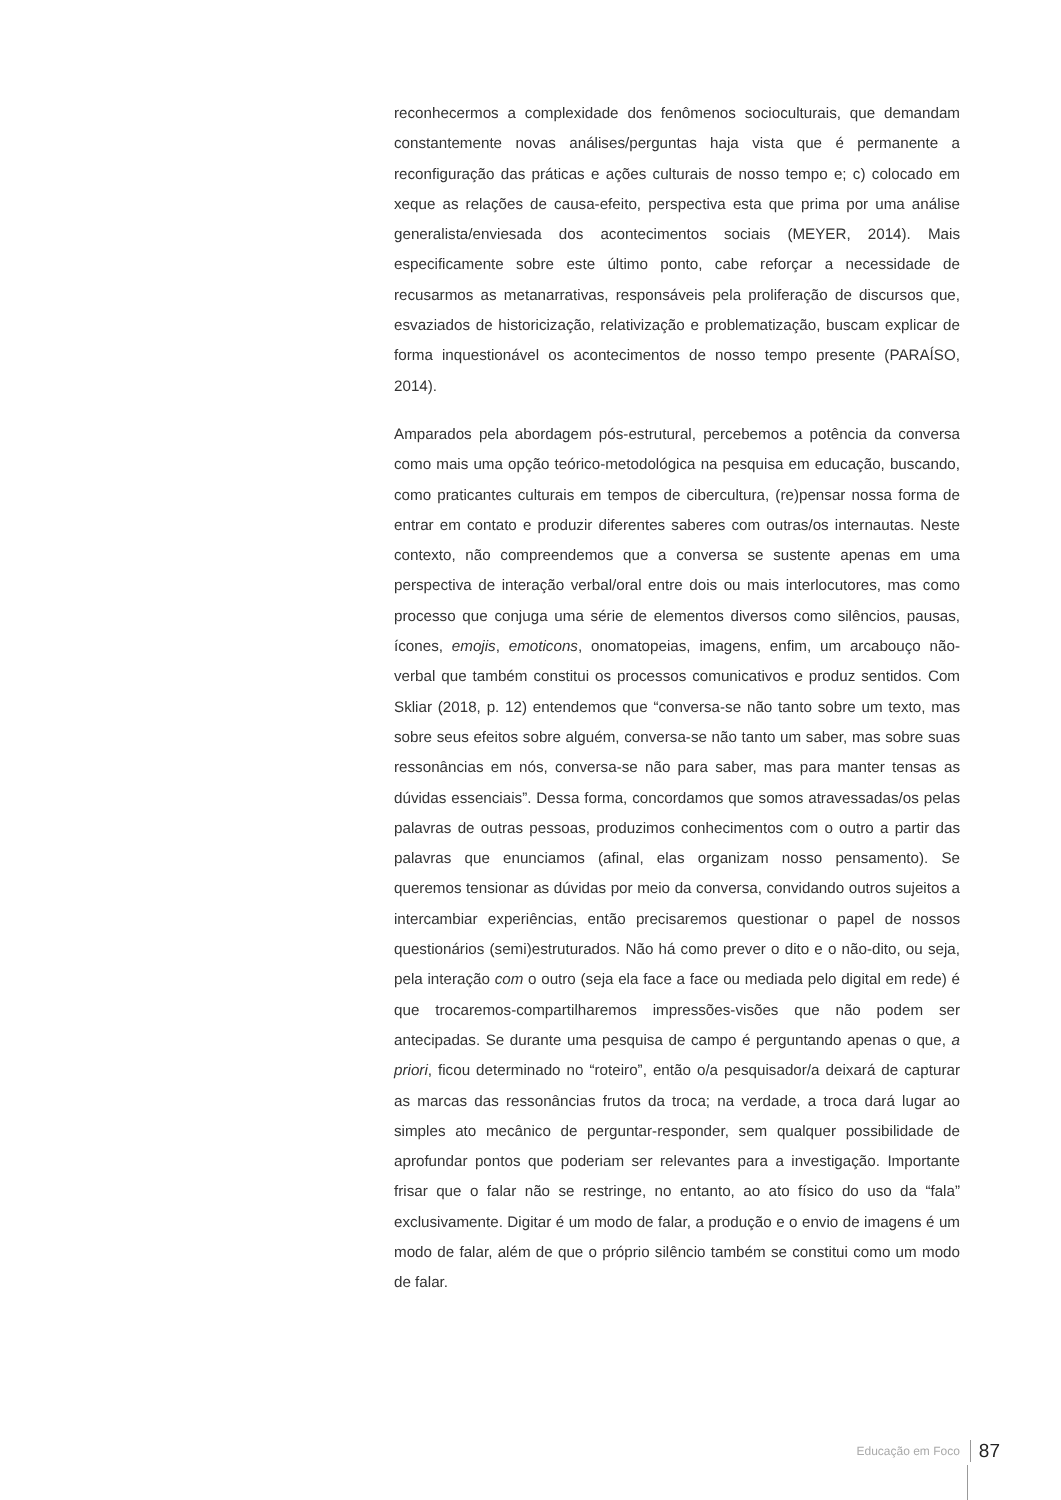reconhecermos a complexidade dos fenômenos socioculturais, que demandam constantemente novas análises/perguntas haja vista que é permanente a reconfiguração das práticas e ações culturais de nosso tempo e; c) colocado em xeque as relações de causa-efeito, perspectiva esta que prima por uma análise generalista/enviesada dos acontecimentos sociais (MEYER, 2014). Mais especificamente sobre este último ponto, cabe reforçar a necessidade de recusarmos as metanarrativas, responsáveis pela proliferação de discursos que, esvaziados de historicização, relativização e problematização, buscam explicar de forma inquestionável os acontecimentos de nosso tempo presente (PARAÍSO, 2014).
Amparados pela abordagem pós-estrutural, percebemos a potência da conversa como mais uma opção teórico-metodológica na pesquisa em educação, buscando, como praticantes culturais em tempos de cibercultura, (re)pensar nossa forma de entrar em contato e produzir diferentes saberes com outras/os internautas. Neste contexto, não compreendemos que a conversa se sustente apenas em uma perspectiva de interação verbal/oral entre dois ou mais interlocutores, mas como processo que conjuga uma série de elementos diversos como silêncios, pausas, ícones, emojis, emoticons, onomatopeias, imagens, enfim, um arcabouço não-verbal que também constitui os processos comunicativos e produz sentidos. Com Skliar (2018, p. 12) entendemos que “conversa-se não tanto sobre um texto, mas sobre seus efeitos sobre alguém, conversa-se não tanto um saber, mas sobre suas ressonâncias em nós, conversa-se não para saber, mas para manter tensas as dúvidas essenciais”. Dessa forma, concordamos que somos atravessadas/os pelas palavras de outras pessoas, produzimos conhecimentos com o outro a partir das palavras que enunciamos (afinal, elas organizam nosso pensamento). Se queremos tensionar as dúvidas por meio da conversa, convidando outros sujeitos a intercambiar experiências, então precisaremos questionar o papel de nossos questionários (semi)estruturados. Não há como prever o dito e o não-dito, ou seja, pela interação com o outro (seja ela face a face ou mediada pelo digital em rede) é que trocaremos-compartilharemos impressões-visões que não podem ser antecipadas. Se durante uma pesquisa de campo é perguntando apenas o que, a priori, ficou determinado no “roteiro”, então o/a pesquisador/a deixará de capturar as marcas das ressonâncias frutos da troca; na verdade, a troca dará lugar ao simples ato mecânico de perguntar-responder, sem qualquer possibilidade de aprofundar pontos que poderiam ser relevantes para a investigação. Importante frisar que o falar não se restringe, no entanto, ao ato físico do uso da “fala” exclusivamente. Digitar é um modo de falar, a produção e o envio de imagens é um modo de falar, além de que o próprio silêncio também se constitui como um modo de falar.
Educação em Foco 87